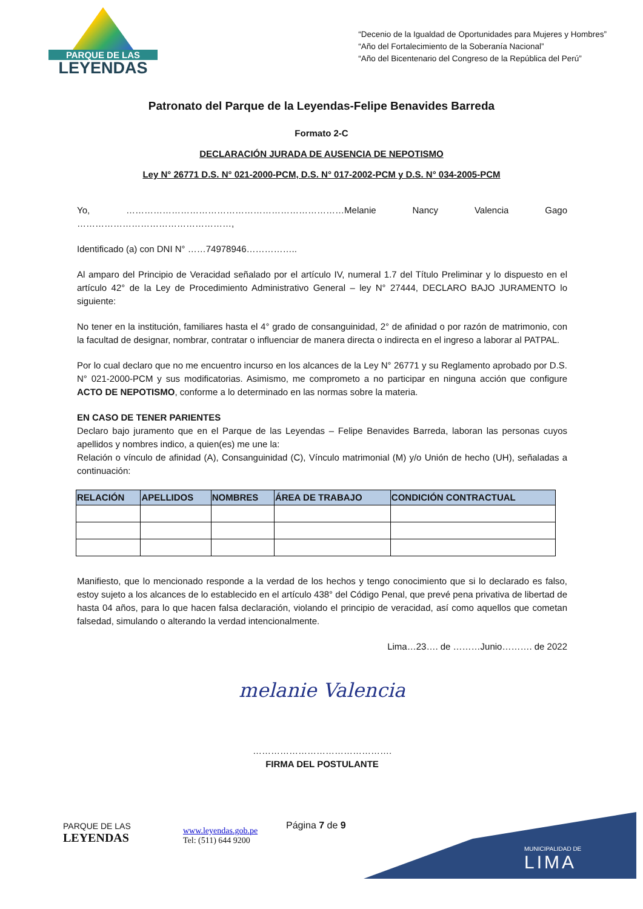PARQUE DE LAS
LEYENDAS
“Decenio de la Igualdad de Oportunidades para Mujeres y Hombres”
“Año del Fortalecimiento de la Soberanía Nacional”
“Año del Bicentenario del Congreso de la República del Perú”
Patronato del Parque de la Leyendas-Felipe Benavides Barreda
Formato 2-C
DECLARACIÓN JURADA DE AUSENCIA DE NEPOTISMO
Ley N° 26771 D.S. N° 021-2000-PCM, D.S. N° 017-2002-PCM y D.S. N° 034-2005-PCM
Yo, ………………………………………………………………Melanie Nancy Valencia Gago ……………………………………………,
Identificado (a) con DNI N° ……74978946……………..
Al amparo del Principio de Veracidad señalado por el artículo IV, numeral 1.7 del Título Preliminar y lo dispuesto en el artículo 42° de la Ley de Procedimiento Administrativo General – ley N° 27444, DECLARO BAJO JURAMENTO lo siguiente:
No tener en la institución, familiares hasta el 4° grado de consanguinidad, 2° de afinidad o por razón de matrimonio, con la facultad de designar, nombrar, contratar o influenciar de manera directa o indirecta en el ingreso a laborar al PATPAL.
Por lo cual declaro que no me encuentro incurso en los alcances de la Ley N° 26771 y su Reglamento aprobado por D.S. N° 021-2000-PCM y sus modificatorias. Asimismo, me comprometo a no participar en ninguna acción que configure ACTO DE NEPOTISMO, conforme a lo determinado en las normas sobre la materia.
EN CASO DE TENER PARIENTES
Declaro bajo juramento que en el Parque de las Leyendas – Felipe Benavides Barreda, laboran las personas cuyos apellidos y nombres indico, a quien(es) me une la:
Relación o vínculo de afinidad (A), Consanguinidad (C), Vínculo matrimonial (M) y/o Unión de hecho (UH), señaladas a continuación:
| RELACIÓN | APELLIDOS | NOMBRES | ÁREA DE TRABAJO | CONDICIÓN CONTRACTUAL |
| --- | --- | --- | --- | --- |
Manifiesto, que lo mencionado responde a la verdad de los hechos y tengo conocimiento que si lo declarado es falso, estoy sujeto a los alcances de lo establecido en el artículo 438° del Código Penal, que prevé pena privativa de libertad de hasta 04 años, para lo que hacen falsa declaración, violando el principio de veracidad, así como aquellos que cometan falsedad, simulando o alterando la verdad intencionalmente.
Lima…23…. de ………Junio………. de 2022
melanie Valencia
……………………………………….
FIRMA DEL POSTULANTE
PARQUE DE LAS
LEYENDAS
www.leyendas.gob.pe
Tel: (511) 644 9200
Página 7 de 9
MUNICIPALIDAD DE
LIMA